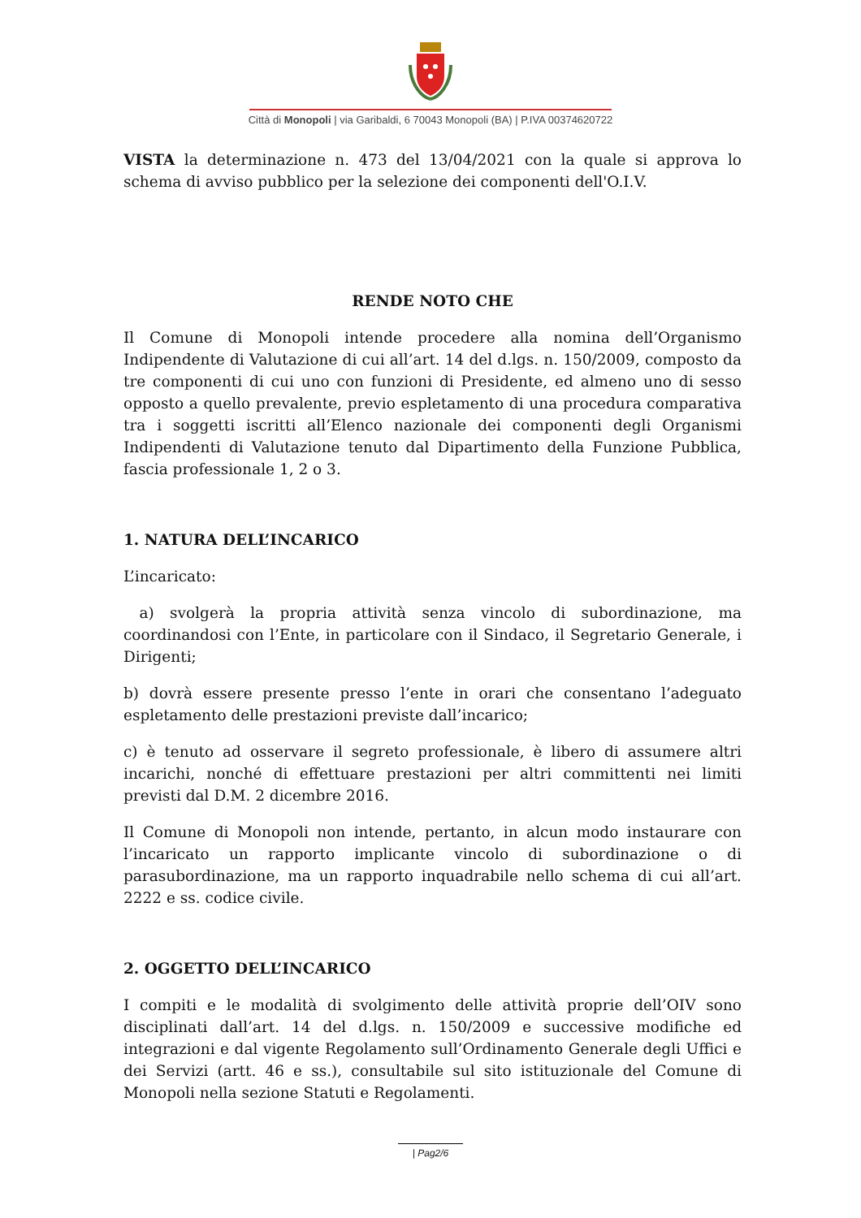Città di Monopoli | via Garibaldi, 6 70043 Monopoli (BA) | P.IVA 00374620722
VISTA la determinazione n. 473 del 13/04/2021 con la quale si approva lo schema di avviso pubblico per la selezione dei componenti dell'O.I.V.
RENDE NOTO CHE
Il Comune di Monopoli intende procedere alla nomina dell’Organismo Indipendente di Valutazione di cui all’art. 14 del d.lgs. n. 150/2009, composto da tre componenti di cui uno con funzioni di Presidente, ed almeno uno di sesso opposto a quello prevalente, previo espletamento di una procedura comparativa tra i soggetti iscritti all’Elenco nazionale dei componenti degli Organismi Indipendenti di Valutazione tenuto dal Dipartimento della Funzione Pubblica, fascia professionale 1, 2 o 3.
1. NATURA DELL’INCARICO
L’incaricato:
a) svolgerà la propria attività senza vincolo di subordinazione, ma coordinandosi con l’Ente, in particolare con il Sindaco, il Segretario Generale, i Dirigenti;
b) dovrà essere presente presso l’ente in orari che consentano l’adeguato espletamento delle prestazioni previste dall’incarico;
c) è tenuto ad osservare il segreto professionale, è libero di assumere altri incarichi, nonché di effettuare prestazioni per altri committenti nei limiti previsti dal D.M. 2 dicembre 2016.
Il Comune di Monopoli non intende, pertanto, in alcun modo instaurare con l’incaricato un rapporto implicante vincolo di subordinazione o di parasubordinazione, ma un rapporto inquadrabile nello schema di cui all’art. 2222 e ss. codice civile.
2. OGGETTO DELL’INCARICO
I compiti e le modalità di svolgimento delle attività proprie dell’OIV sono disciplinati dall’art. 14 del d.lgs. n. 150/2009 e successive modifiche ed integrazioni e dal vigente Regolamento sull’Ordinamento Generale degli Uffici e dei Servizi (artt. 46 e ss.), consultabile sul sito istituzionale del Comune di Monopoli nella sezione Statuti e Regolamenti.
| Pag2/6